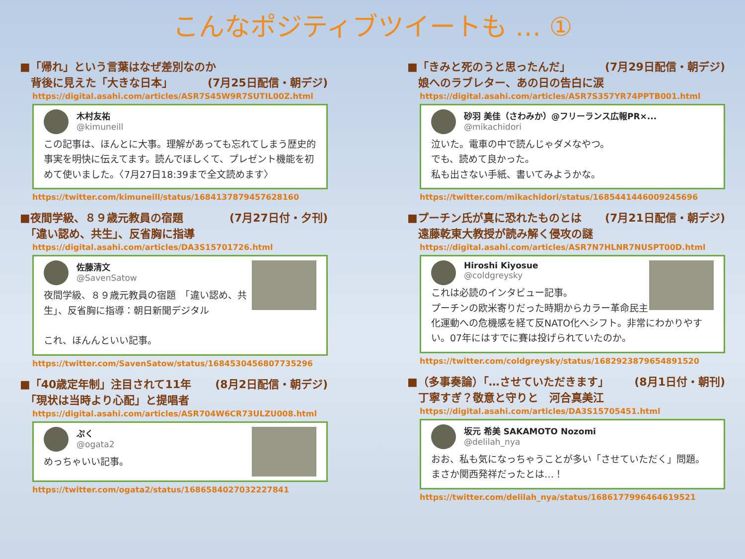こんなポジティブツイートも … ①
■「帰れ」という言葉はなぜ差別なのか (7月25日配信・朝デジ)
　背後に見えた「大きな日本」
https://digital.asahi.com/articles/ASR7S45W9R7SUTIL00Z.html
木村友祐
@kimuneill
この記事は、ほんとに大事。理解があっても忘れてしまう歴史的事実を明快に伝えてます。読んでほしくて、プレゼント機能を初めて使いました。〈7月27日18:39まで全文読めます〉
https://twitter.com/kimuneill/status/1684137879457628160
■夜間学級、８９歳元教員の宿題 (7月27日付・夕刊)
　「違い認め、共生」、反省胸に指導
https://digital.asahi.com/articles/DA3S15701726.html
佐藤清文
@SavenSatow
夜間学級、８９歳元教員の宿題　「違い認め、共生」、反省胸に指導：朝日新聞デジタル
これ、ほんんといい記事。
https://twitter.com/SavenSatow/status/1684530456807735296
■「40歳定年制」注目されて11年 (8月2日配信・朝デジ)
　「現状は当時より心配」と提唱者
https://digital.asahi.com/articles/ASR704W6CR73ULZU008.html
ぷく
@ogata2
めっちゃいい記事。
https://twitter.com/ogata2/status/1686584027032227841
■「きみと死のうと思ったんだ」 (7月29日配信・朝デジ)
　娘へのラブレター、あの日の告白に涙
https://digital.asahi.com/articles/ASR7S357YR74PPTB001.html
砂羽 美佳（さわみか）@フリーランス広報PR×...
@mikachidori
泣いた。電車の中で読んじゃダメなやつ。
でも、読めて良かった。
私も出さない手紙、書いてみようかな。
https://twitter.com/mikachidori/status/1685441446009245696
■プーチン氏が真に恐れたものとは (7月21日配信・朝デジ)
　遠藤乾東大教授が読み解く侵攻の謎
https://digital.asahi.com/articles/ASR7N7HLNR7NUSPT00D.html
Hiroshi Kiyosue
@coldgreysky
これは必読のインタビュー記事。
プーチンの欧米寄りだった時期からカラー革命民主化運動への危機感を経て反NATO化へシフト。非常にわかりやすい。07年にはすでに賽は投げられていたのか。
https://twitter.com/coldgreysky/status/1682923879654891520
■（多事奏論）「…させていただきます」 (8月1日付・朝刊)
　丁寧すぎ？敬意と守りと　河合真美江
https://digital.asahi.com/articles/DA3S15705451.html
坂元 希美 SAKAMOTO Nozomi
@delilah_nya
おお、私も気になっちゃうことが多い「させていただく」問題。まさか関西発祥だったとは…！
https://twitter.com/delilah_nya/status/1686177996464619521